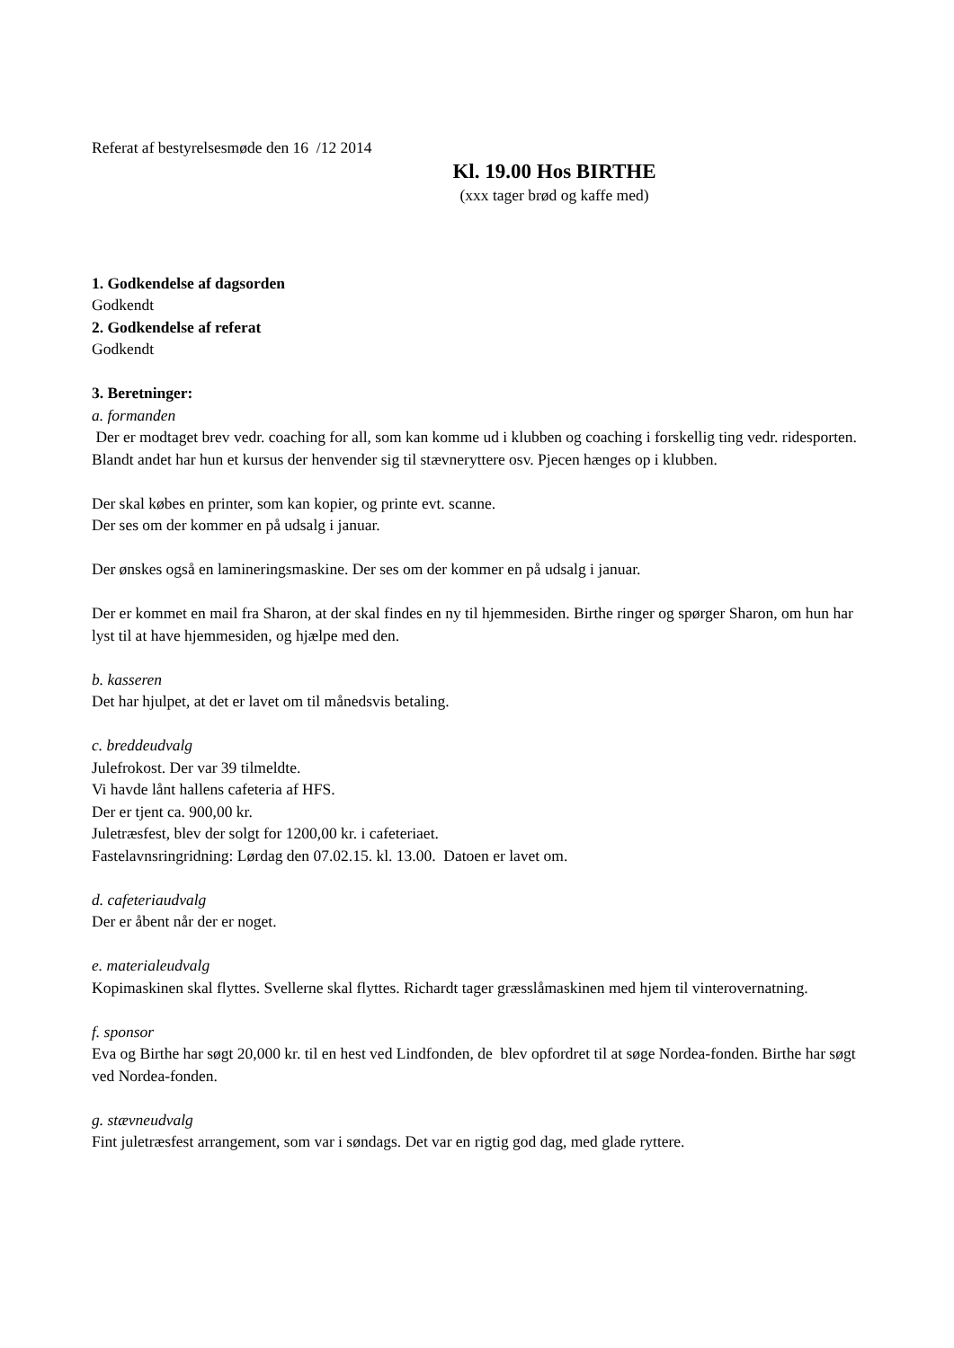Referat af bestyrelsesmøde den 16 /12 2014
Kl. 19.00 Hos BIRTHE
(xxx tager brød og kaffe med)
1. Godkendelse af dagsorden
Godkendt
2. Godkendelse af referat
Godkendt
3. Beretninger:
a. formanden
Der er modtaget brev vedr. coaching for all, som kan komme ud i klubben og coaching i forskellig ting vedr. ridesporten. Blandt andet har hun et kursus der henvender sig til stævneryttere osv. Pjecen hænges op i klubben.
Der skal købes en printer, som kan kopier, og printe evt. scanne.
Der ses om der kommer en på udsalg i januar.
Der ønskes også en lamineringsmaskine. Der ses om der kommer en på udsalg i januar.
Der er kommet en mail fra Sharon, at der skal findes en ny til hjemmesiden. Birthe ringer og spørger Sharon, om hun har lyst til at have hjemmesiden, og hjælpe med den.
b. kasseren
Det har hjulpet, at det er lavet om til månedsvis betaling.
c. breddeudvalg
Julefrokost. Der var 39 tilmeldte.
Vi havde lånt hallens cafeteria af HFS.
Der er tjent ca. 900,00 kr.
Juletræsfest, blev der solgt for 1200,00 kr. i cafeteriaet.
Fastelavnsringridning: Lørdag den 07.02.15. kl. 13.00. Datoen er lavet om.
d. cafeteriaudvalg
Der er åbent når der er noget.
e. materialeudvalg
Kopimaskinen skal flyttes. Svellerne skal flyttes. Richardt tager græsslåmaskinen med hjem til vinterovernatning.
f. sponsor
Eva og Birthe har søgt 20,000 kr. til en hest ved Lindfonden, de blev opfordret til at søge Nordea-fonden. Birthe har søgt ved Nordea-fonden.
g. stævneudvalg
Fint juletræsfest arrangement, som var i søndags. Det var en rigtig god dag, med glade ryttere.